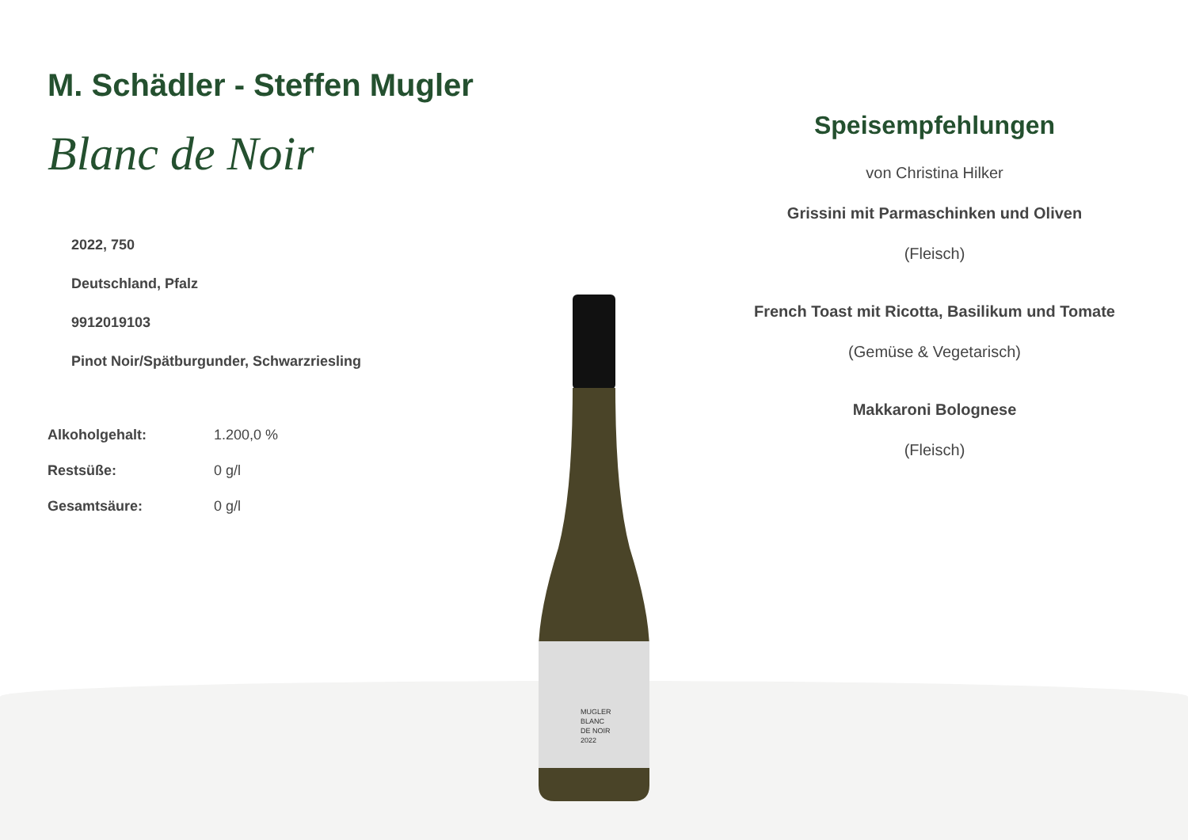M. Schädler - Steffen Mugler
Blanc de Noir
2022, 750
Deutschland, Pfalz
9912019103
Pinot Noir/Spätburgunder, Schwarzriesling
| Alkoholgehalt: | 1.200,0 % |
| Restsüße: | 0 g/l |
| Gesamtsäure: | 0 g/l |
MUGLER
BLANC
DE NOIR
2022
Speisempfehlungen
von Christina Hilker
Grissini mit Parmaschinken und Oliven
(Fleisch)
French Toast mit Ricotta, Basilikum und Tomate
(Gemüse & Vegetarisch)
Makkaroni Bolognese
(Fleisch)